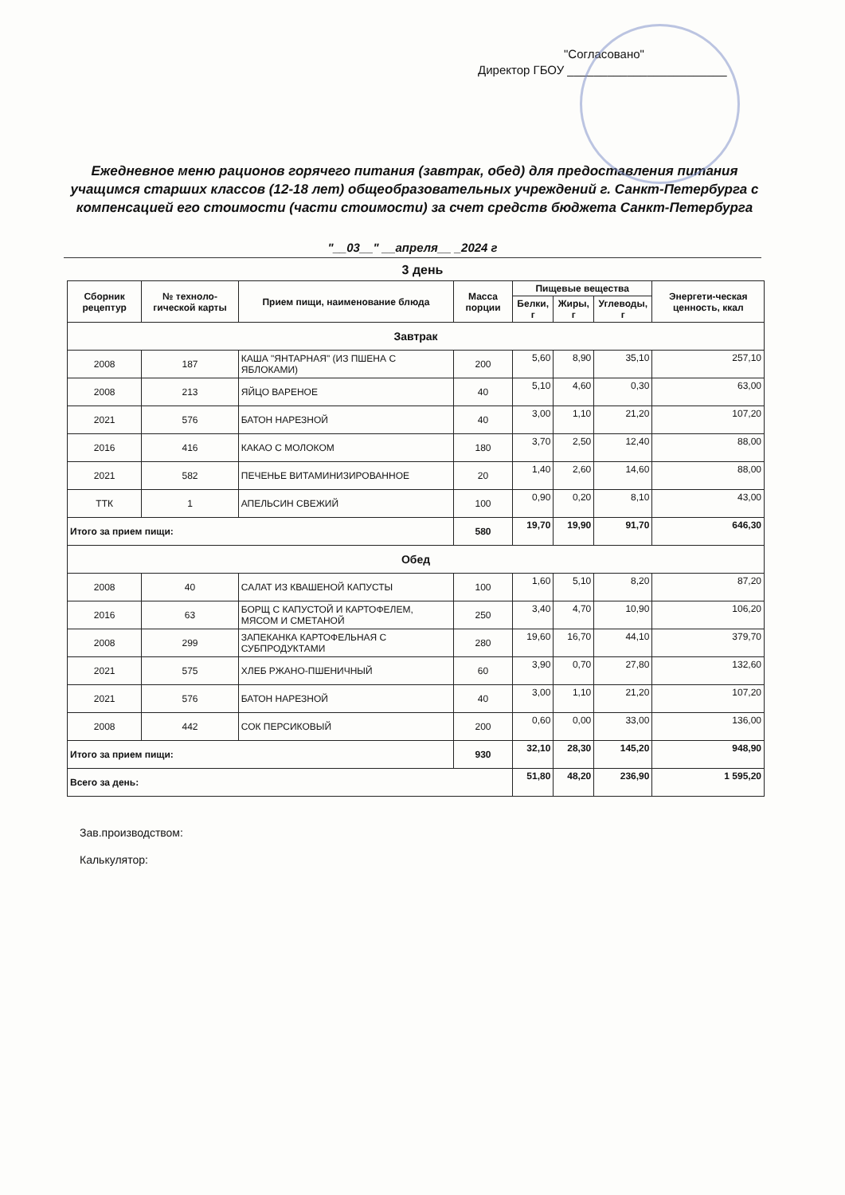"Согласовано"
Директор ГБОУ ________________________
Ежедневное меню рационов горячего питания (завтрак, обед) для предоставления питания учащимся старших классов (12-18 лет) общеобразовательных учреждений г. Санкт-Петербурга с компенсацией его стоимости (части стоимости) за счет средств бюджета Санкт-Петербурга
"__03__" __апреля__ _2024 г
3 день
| Сборник рецептур | № техноло-гической карты | Прием пищи, наименование блюда | Масса порции | Пищевые вещества | | | Энергети-ческая ценность, ккал |
| --- | --- | --- | --- | --- | --- | --- | --- |
| | | | | Белки, г | Жиры, г | Углеводы, г | |
| Завтрак | | | | | | | |
| 2008 | 187 | КАША "ЯНТАРНАЯ" (ИЗ ПШЕНА С ЯБЛОКАМИ) | 200 | 5,60 | 8,90 | 35,10 | 257,10 |
| 2008 | 213 | ЯЙЦО ВАРЕНОЕ | 40 | 5,10 | 4,60 | 0,30 | 63,00 |
| 2021 | 576 | БАТОН НАРЕЗНОЙ | 40 | 3,00 | 1,10 | 21,20 | 107,20 |
| 2016 | 416 | КАКАО С МОЛОКОМ | 180 | 3,70 | 2,50 | 12,40 | 88,00 |
| 2021 | 582 | ПЕЧЕНЬЕ ВИТАМИНИЗИРОВАННОЕ | 20 | 1,40 | 2,60 | 14,60 | 88,00 |
| ТТК | 1 | АПЕЛЬСИН СВЕЖИЙ | 100 | 0,90 | 0,20 | 8,10 | 43,00 |
| Итого за прием пищи: | | | 580 | 19,70 | 19,90 | 91,70 | 646,30 |
| Обед | | | | | | | |
| 2008 | 40 | САЛАТ ИЗ КВАШЕНОЙ КАПУСТЫ | 100 | 1,60 | 5,10 | 8,20 | 87,20 |
| 2016 | 63 | БОРЩ С КАПУСТОЙ И КАРТОФЕЛЕМ, МЯСОМ И СМЕТАНОЙ | 250 | 3,40 | 4,70 | 10,90 | 106,20 |
| 2008 | 299 | ЗАПЕКАНКА КАРТОФЕЛЬНАЯ С СУБПРОДУКТАМИ | 280 | 19,60 | 16,70 | 44,10 | 379,70 |
| 2021 | 575 | ХЛЕБ РЖАНО-ПШЕНИЧНЫЙ | 60 | 3,90 | 0,70 | 27,80 | 132,60 |
| 2021 | 576 | БАТОН НАРЕЗНОЙ | 40 | 3,00 | 1,10 | 21,20 | 107,20 |
| 2008 | 442 | СОК ПЕРСИКОВЫЙ | 200 | 0,60 | 0,00 | 33,00 | 136,00 |
| Итого за прием пищи: | | | 930 | 32,10 | 28,30 | 145,20 | 948,90 |
| Всего за день: | | | | 51,80 | 48,20 | 236,90 | 1 595,20 |
Зав.производством:
Калькулятор: